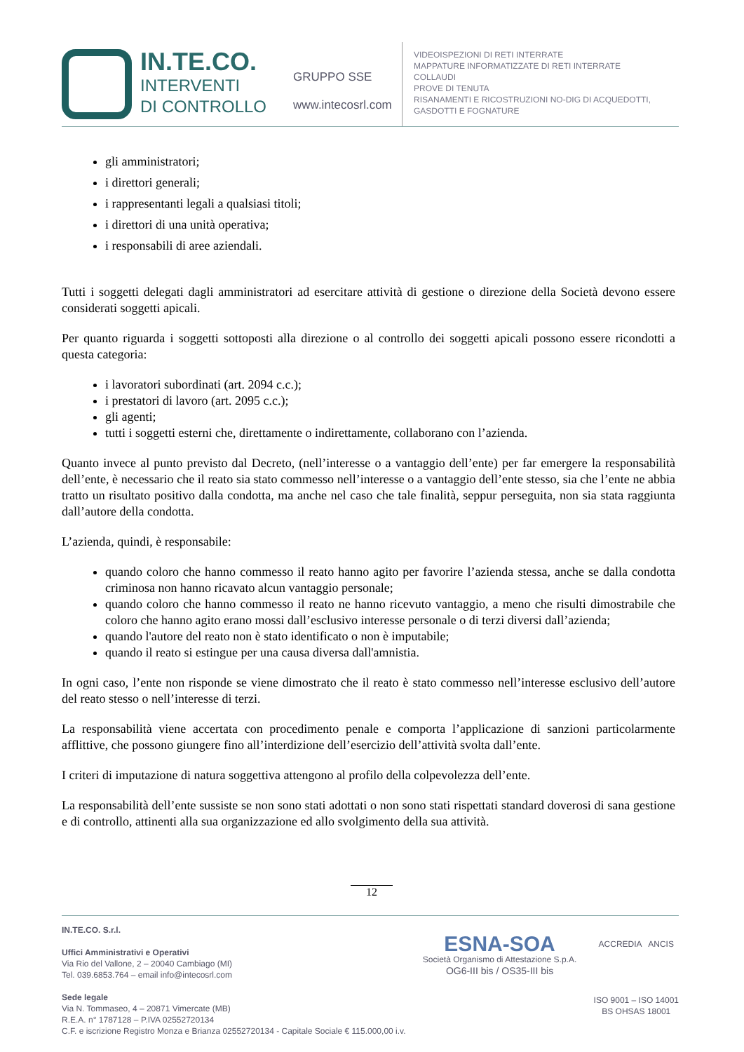IN.TE.CO.
INTERVENTI
DI CONTROLLO
GRUPPO SSE
www.intecosrl.com
VIDEOISPEZIONI DI RETI INTERRATE
MAPPATURE INFORMATIZZATE DI RETI INTERRATE
COLLAUDI
PROVE DI TENUTA
RISANAMENTI E RICOSTRUZIONI NO-DIG DI ACQUEDOTTI,
GASDOTTI E FOGNATURE
gli amministratori;
i direttori generali;
i rappresentanti legali a qualsiasi titoli;
i direttori di una unità operativa;
i responsabili di aree aziendali.
Tutti i soggetti delegati dagli amministratori ad esercitare attività di gestione o direzione della Società devono essere considerati soggetti apicali.
Per quanto riguarda i soggetti sottoposti alla direzione o al controllo dei soggetti apicali possono essere ricondotti a questa categoria:
i lavoratori subordinati (art. 2094 c.c.);
i prestatori di lavoro (art. 2095 c.c.);
gli agenti;
tutti i soggetti esterni che, direttamente o indirettamente, collaborano con l’azienda.
Quanto invece al punto previsto dal Decreto, (nell’interesse o a vantaggio dell’ente) per far emergere la responsabilità dell’ente, è necessario che il reato sia stato commesso nell’interesse o a vantaggio dell’ente stesso, sia che l’ente ne abbia tratto un risultato positivo dalla condotta, ma anche nel caso che tale finalità, seppur perseguita, non sia stata raggiunta dall’autore della condotta.
L’azienda, quindi, è responsabile:
quando coloro che hanno commesso il reato hanno agito per favorire l’azienda stessa, anche se dalla condotta criminosa non hanno ricavato alcun vantaggio personale;
quando coloro che hanno commesso il reato ne hanno ricevuto vantaggio, a meno che risulti dimostrabile che coloro che hanno agito erano mossi dall’esclusivo interesse personale o di terzi diversi dall’azienda;
quando l'autore del reato non è stato identificato o non è imputabile;
quando il reato si estingue per una causa diversa dall'amnistia.
In ogni caso, l’ente non risponde se viene dimostrato che il reato è stato commesso nell’interesse esclusivo dell’autore del reato stesso o nell’interesse di terzi.
La responsabilità viene accertata con procedimento penale e comporta l’applicazione di sanzioni particolarmente afflittive, che possono giungere fino all’interdizione dell’esercizio dell’attività svolta dall’ente.
I criteri di imputazione di natura soggettiva attengono al profilo della colpevolezza dell’ente.
La responsabilità dell’ente sussiste se non sono stati adottati o non sono stati rispettati standard doverosi di sana gestione e di controllo, attinenti alla sua organizzazione ed allo svolgimento della sua attività.
12
IN.TE.CO. S.r.l.
Uffici Amministrativi e Operativi
Via Rio del Vallone, 2 – 20040 Cambiago (MI)
Tel. 039.6853.764 – email info@intecosrl.com
Sede legale
Via N. Tommaseo, 4 – 20871 Vimercate (MB)
R.E.A. n° 1787128 – P.IVA 02552720134
C.F. e iscrizione Registro Monza e Brianza 02552720134 - Capitale Sociale € 115.000,00 i.v.
ESNA-SOA
Società Organismo di Attestazione S.p.A.
OG6-III bis / OS35-III bis
ACCREDIA ANCIS
ISO 9001 – ISO 14001
BS OHSAS 18001